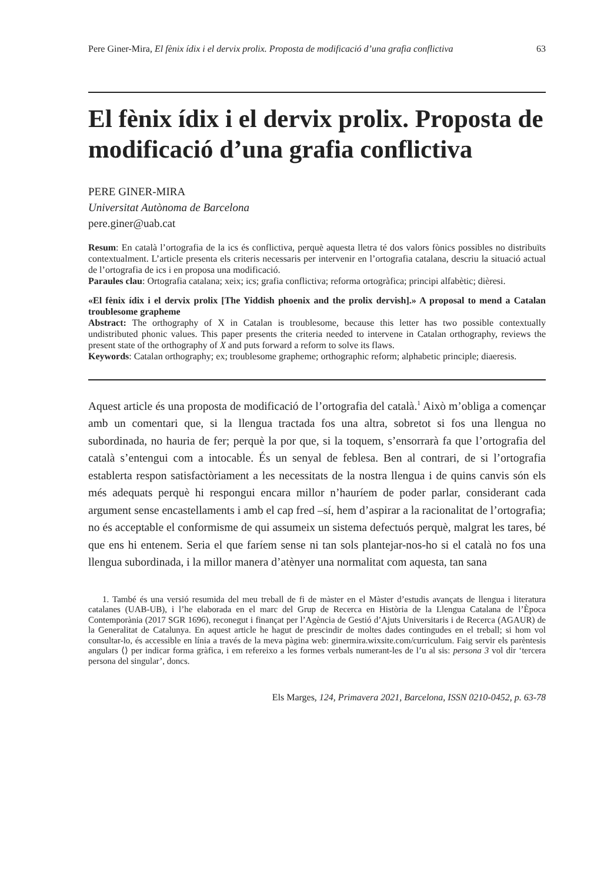Pere Giner-Mira, El fènix ídix i el dervix prolix. Proposta de modificació d’una grafia conflictiva 63
El fènix ídix i el dervix prolix. Proposta de modificació d’una grafia conflictiva
PERE GINER-MIRA
Universitat Autònoma de Barcelona
pere.giner@uab.cat
Resum: En català l’ortografia de la ics és conflictiva, perquè aquesta lletra té dos valors fònics possibles no distribuïts contextualment. L’article presenta els criteris necessaris per intervenir en l’ortografia catalana, descriu la situació actual de l’ortografia de ics i en proposa una modificació.
Paraules clau: Ortografia catalana; xeix; ics; grafia conflictiva; reforma ortogràfica; principi alfabètic; dièresi.
«El fènix ídix i el dervix prolix [The Yiddish phoenix and the prolix dervish].» A proposal to mend a Catalan troublesome grapheme
Abstract: The orthography of X in Catalan is troublesome, because this letter has two possible contextually undistributed phonic values. This paper presents the criteria needed to intervene in Catalan orthography, reviews the present state of the orthography of X and puts forward a reform to solve its flaws.
Keywords: Catalan orthography; ex; troublesome grapheme; orthographic reform; alphabetic principle; diaeresis.
Aquest article és una proposta de modificació de l’ortografia del català.<sup>1</sup> Això m’obliga a començar amb un comentari que, si la llengua tractada fos una altra, sobretot si fos una llengua no subordinada, no hauria de fer; perquè la por que, si la toquem, s’ensorrarà fa que l’ortografia del català s’entengui com a intocable. És un senyal de feblesa. Ben al contrari, de si l’ortografia establerta respon satisfactòriament a les necessitats de la nostra llengua i de quins canvis són els més adequats perquè hi respongui encara millor n’hauríem de poder parlar, considerant cada argument sense encastellaments i amb el cap fred –sí, hem d’aspirar a la racionalitat de l’ortografia; no és acceptable el conformisme de qui assumeix un sistema defectuós perquè, malgrat les tares, bé que ens hi entenem. Seria el que faríem sense ni tan sols plantejar-nos-ho si el català no fos una llengua subordinada, i la millor manera d’atènyer una normalitat com aquesta, tan sana
1. També és una versió resumida del meu treball de fi de màster en el Màster d’estudis avançats de llengua i literatura catalanes (UAB-UB), i l’he elaborada en el marc del Grup de Recerca en Història de la Llengua Catalana de l’Època Contemporània (2017 SGR 1696), reconegut i finançat per l’Agència de Gestió d’Ajuts Universitaris i de Recerca (AGAUR) de la Generalitat de Catalunya. En aquest article he hagut de prescindir de moltes dades contingudes en el treball; si hom vol consultar-lo, és accessible en línia a través de la meva pàgina web: ginermira.wixsite.com/curriculum. Faig servir els parèntesis angulars ⟨⟩ per indicar forma gràfica, i em refereixo a les formes verbals numerant-les de l’u al sis: persona 3 vol dir ‘tercera persona del singular’, doncs.
Els Marges, 124, Primavera 2021, Barcelona, ISSN 0210-0452, p. 63-78